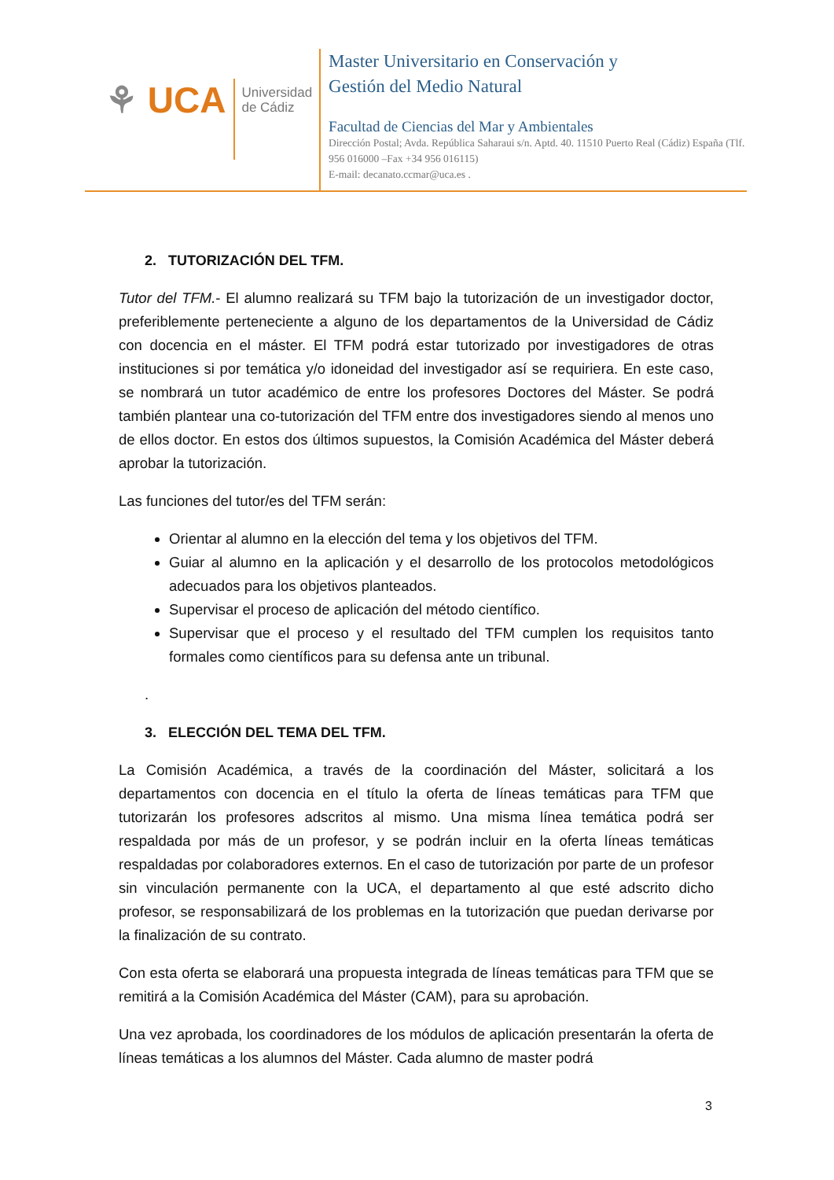⚘ UCA
Universidad
de Cádiz
Master Universitario en Conservación y
Gestión del Medio Natural
Facultad de Ciencias del Mar y Ambientales
Dirección Postal; Avda. República Saharaui s/n. Aptd. 40. 11510 Puerto Real (Cádiz) España (Tlf. 956 016000 –Fax +34 956 016115)
E-mail: decanato.ccmar@uca.es .
2. TUTORIZACIÓN DEL TFM.
Tutor del TFM.- El alumno realizará su TFM bajo la tutorización de un investigador doctor, preferiblemente perteneciente a alguno de los departamentos de la Universidad de Cádiz con docencia en el máster. El TFM podrá estar tutorizado por investigadores de otras instituciones si por temática y/o idoneidad del investigador así se requiriera. En este caso, se nombrará un tutor académico de entre los profesores Doctores del Máster. Se podrá también plantear una co-tutorización del TFM entre dos investigadores siendo al menos uno de ellos doctor. En estos dos últimos supuestos, la Comisión Académica del Máster deberá aprobar la tutorización.
Las funciones del tutor/es del TFM serán:
Orientar al alumno en la elección del tema y los objetivos del TFM.
Guiar al alumno en la aplicación y el desarrollo de los protocolos metodológicos adecuados para los objetivos planteados.
Supervisar el proceso de aplicación del método científico.
Supervisar que el proceso y el resultado del TFM cumplen los requisitos tanto formales como científicos para su defensa ante un tribunal.
.
3. ELECCIÓN DEL TEMA DEL TFM.
La Comisión Académica, a través de la coordinación del Máster, solicitará a los departamentos con docencia en el título la oferta de líneas temáticas para TFM que tutorizarán los profesores adscritos al mismo. Una misma línea temática podrá ser respaldada por más de un profesor, y se podrán incluir en la oferta líneas temáticas respaldadas por colaboradores externos. En el caso de tutorización por parte de un profesor sin vinculación permanente con la UCA, el departamento al que esté adscrito dicho profesor, se responsabilizará de los problemas en la tutorización que puedan derivarse por la finalización de su contrato.
Con esta oferta se elaborará una propuesta integrada de líneas temáticas para TFM que se remitirá a la Comisión Académica del Máster (CAM), para su aprobación.
Una vez aprobada, los coordinadores de los módulos de aplicación presentarán la oferta de líneas temáticas a los alumnos del Máster. Cada alumno de master podrá
3